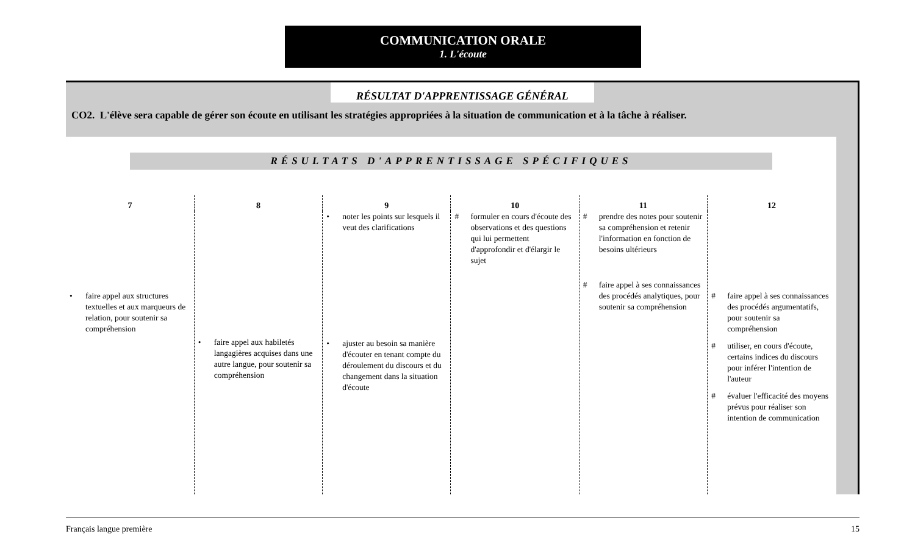COMMUNICATION ORALE
1. L'écoute
RÉSULTAT D'APPRENTISSAGE GÉNÉRAL
CO2. L'élève sera capable de gérer son écoute en utilisant les stratégies appropriées à la situation de communication et à la tâche à réaliser.
RÉSULTATS D'APPRENTISSAGE SPÉCIFIQUES
| 7 | 8 | 9 | 10 | 11 | 12 |
| --- | --- | --- | --- | --- | --- |
| • faire appel aux structures textuelles et aux marqueurs de relation, pour soutenir sa compréhension | • faire appel aux habiletés langagières acquises dans une autre langue, pour soutenir sa compréhension | • noter les points sur lesquels il veut des clarifications • ajuster au besoin sa manière d'écouter en tenant compte du déroulement du discours et du changement dans la situation d'écoute | # formuler en cours d'écoute des observations et des questions qui lui permettent d'approfondir et d'élargir le sujet | # prendre des notes pour soutenir sa compréhension et retenir l'information en fonction de besoins ultérieurs # faire appel à ses connaissances des procédés analytiques, pour soutenir sa compréhension | # faire appel à ses connaissances des procédés argumentatifs, pour soutenir sa compréhension # utiliser, en cours d'écoute, certains indices du discours pour inférer l'intention de l'auteur # évaluer l'efficacité des moyens prévus pour réaliser son intention de communication |
Français langue première 15